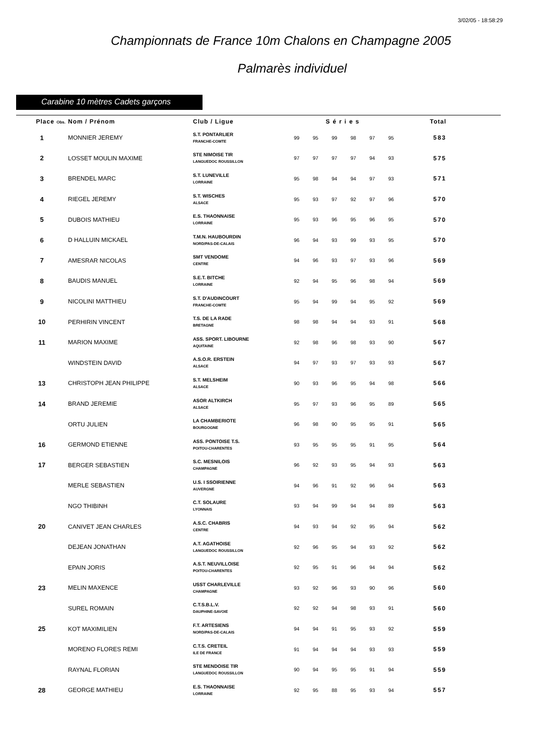3/02/05 - 18:58:29
Championnats de France 10m Chalons en Champagne 2005
Palmarès individuel
Carabine 10 mètres Cadets garçons
| Place Obs. | Nom / Prénom | Club / Ligue | Séries | | | | | | Total |
| --- | --- | --- | --- | --- | --- | --- | --- | --- | --- |
| 1 | MONNIER JEREMY | S.T. PONTARLIER FRANCHE-COMTE | 99 | 95 | 99 | 98 | 97 | 95 | 583 |
| 2 | LOSSET MOULIN MAXIME | STE NIMOISE TIR LANGUEDOC ROUSSILLON | 97 | 97 | 97 | 97 | 94 | 93 | 575 |
| 3 | BRENDEL MARC | S.T. LUNEVILLE LORRAINE | 95 | 98 | 94 | 94 | 97 | 93 | 571 |
| 4 | RIEGEL JEREMY | S.T. WISCHES ALSACE | 95 | 93 | 97 | 92 | 97 | 96 | 570 |
| 5 | DUBOIS MATHIEU | E.S. THAONNAISE LORRAINE | 95 | 93 | 96 | 95 | 96 | 95 | 570 |
| 6 | D HALLUIN MICKAEL | T.M.N. HAUBOURDIN NORD/PAS-DE-CALAIS | 96 | 94 | 93 | 99 | 93 | 95 | 570 |
| 7 | AMESRAR NICOLAS | SMT VENDOME CENTRE | 94 | 96 | 93 | 97 | 93 | 96 | 569 |
| 8 | BAUDIS MANUEL | S.E.T. BITCHE LORRAINE | 92 | 94 | 95 | 96 | 98 | 94 | 569 |
| 9 | NICOLINI MATTHIEU | S.T. D'AUDINCOURT FRANCHE-COMTE | 95 | 94 | 99 | 94 | 95 | 92 | 569 |
| 10 | PERHIRIN VINCENT | T.S. DE LA RADE BRETAGNE | 98 | 98 | 94 | 94 | 93 | 91 | 568 |
| 11 | MARION MAXIME | ASS. SPORT. LIBOURNE AQUITAINE | 92 | 98 | 96 | 98 | 93 | 90 | 567 |
| | WINDSTEIN DAVID | A.S.O.R. ERSTEIN ALSACE | 94 | 97 | 93 | 97 | 93 | 93 | 567 |
| 13 | CHRISTOPH JEAN PHILIPPE | S.T. MELSHEIM ALSACE | 90 | 93 | 96 | 95 | 94 | 98 | 566 |
| 14 | BRAND JEREMIE | ASOR ALTKIRCH ALSACE | 95 | 97 | 93 | 96 | 95 | 89 | 565 |
| | ORTU JULIEN | LA CHAMBERIOTE BOURGOGNE | 96 | 98 | 90 | 95 | 95 | 91 | 565 |
| 16 | GERMOND ETIENNE | ASS. PONTOISE T.S. POITOU-CHARENTES | 93 | 95 | 95 | 95 | 91 | 95 | 564 |
| 17 | BERGER SEBASTIEN | S.C. MESNILOIS CHAMPAGNE | 96 | 92 | 93 | 95 | 94 | 93 | 563 |
| | MERLE SEBASTIEN | U.S. I SSOIRIENNE AUVERGNE | 94 | 96 | 91 | 92 | 96 | 94 | 563 |
| | NGO THIBINH | C.T. SOLAURE LYONNAIS | 93 | 94 | 99 | 94 | 94 | 89 | 563 |
| 20 | CANIVET JEAN CHARLES | A.S.C. CHABRIS CENTRE | 94 | 93 | 94 | 92 | 95 | 94 | 562 |
| | DEJEAN JONATHAN | A.T. AGATHOISE LANGUEDOC ROUSSILLON | 92 | 96 | 95 | 94 | 93 | 92 | 562 |
| | EPAIN JORIS | A.S.T. NEUVILLOISE POITOU-CHARENTES | 92 | 95 | 91 | 96 | 94 | 94 | 562 |
| 23 | MELIN MAXENCE | USST CHARLEVILLE CHAMPAGNE | 93 | 92 | 96 | 93 | 90 | 96 | 560 |
| | SUREL ROMAIN | C.T.S.B.L.V. DAUPHINE-SAVOIE | 92 | 92 | 94 | 98 | 93 | 91 | 560 |
| 25 | KOT MAXIMILIEN | F.T. ARTESIENS NORD/PAS-DE-CALAIS | 94 | 94 | 91 | 95 | 93 | 92 | 559 |
| | MORENO FLORES REMI | C.T.S. CRETEIL ILE DE FRANCE | 91 | 94 | 94 | 94 | 93 | 93 | 559 |
| | RAYNAL FLORIAN | STE MENDOISE TIR LANGUEDOC ROUSSILLON | 90 | 94 | 95 | 95 | 91 | 94 | 559 |
| 28 | GEORGE MATHIEU | E.S. THAONNAISE LORRAINE | 92 | 95 | 88 | 95 | 93 | 94 | 557 |